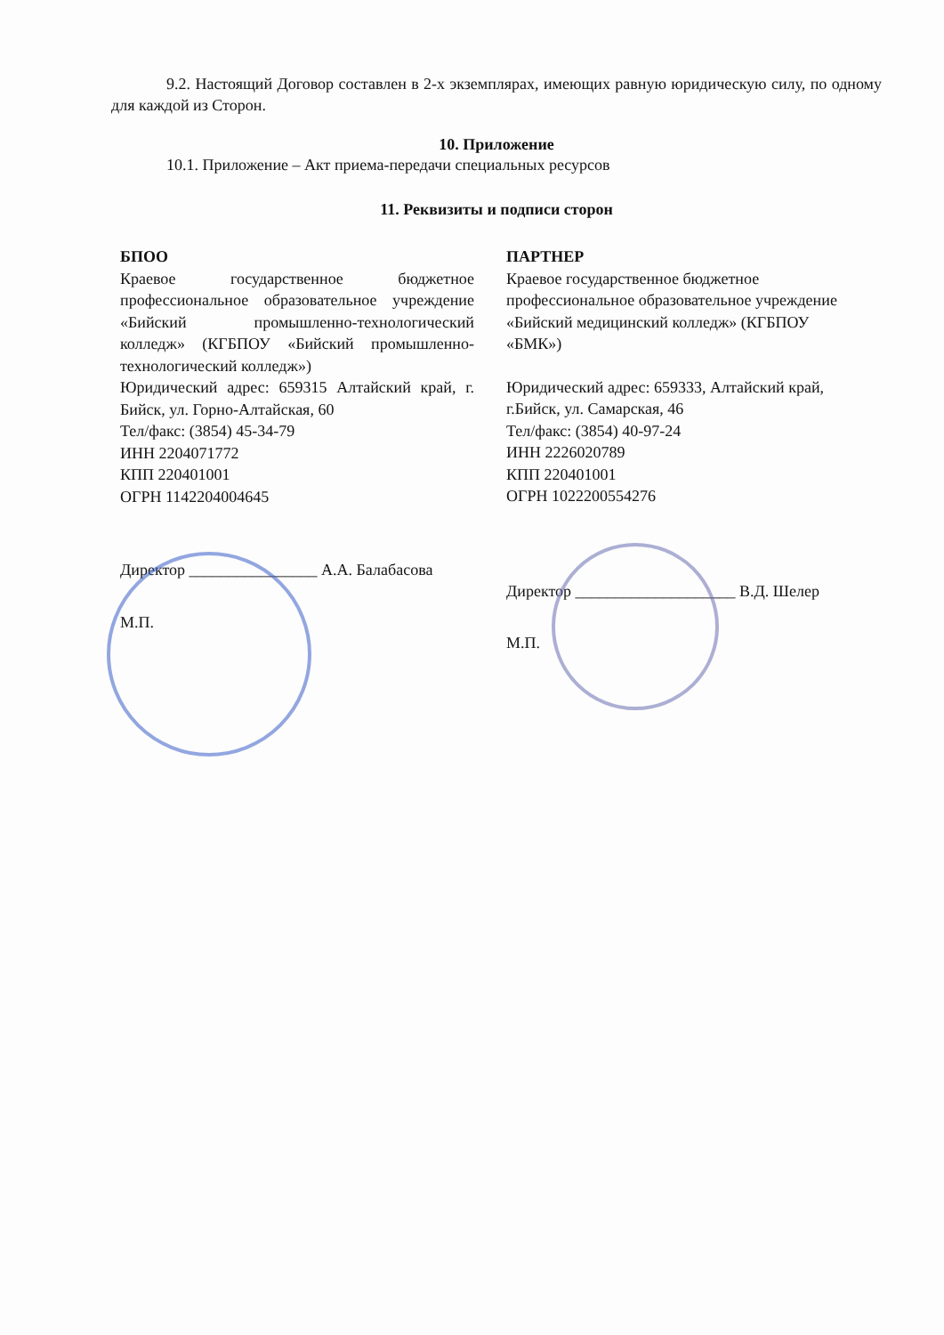9.2. Настоящий Договор составлен в 2-х экземплярах, имеющих равную юридическую силу, по одному для каждой из Сторон.
10. Приложение
10.1. Приложение – Акт приема-передачи специальных ресурсов
11. Реквизиты и подписи сторон
БПОО
Краевое государственное бюджетное профессиональное образовательное учреждение «Бийский промышленно-технологический колледж» (КГБПОУ «Бийский промышленно-технологический колледж»)
Юридический адрес: 659315 Алтайский край, г. Бийск, ул. Горно-Алтайская, 60
Тел/факс: (3854) 45-34-79
ИНН 2204071772
КПП 220401001
ОГРН 1142204004645
Директор ________________ А.А. Балабасова
М.П.
ПАРТНЕР
Краевое государственное бюджетное профессиональное образовательное учреждение «Бийский медицинский колледж» (КГБПОУ «БМК»)
Юридический адрес: 659333, Алтайский край, г.Бийск, ул. Самарская, 46
Тел/факс: (3854) 40-97-24
ИНН 2226020789
КПП 220401001
ОГРН 1022200554276
Директор ____________________ В.Д. Шелер
М.П.